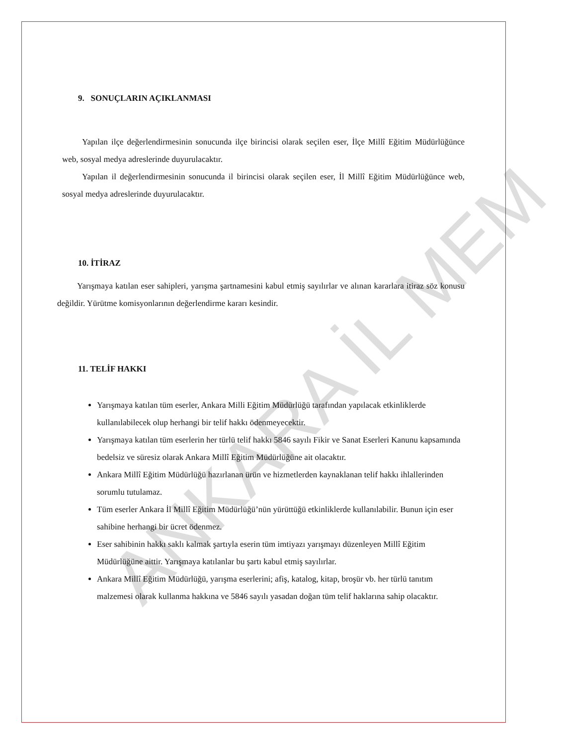9. SONUÇLARIN AÇIKLANMASI
Yapılan ilçe değerlendirmesinin sonucunda ilçe birincisi olarak seçilen eser, İlçe Millî Eğitim Müdürlüğünce web, sosyal medya adreslerinde duyurulacaktır.
Yapılan il değerlendirmesinin sonucunda il birincisi olarak seçilen eser, İl Millî Eğitim Müdürlüğünce web, sosyal medya adreslerinde duyurulacaktır.
10. İTİRAZ
Yarışmaya katılan eser sahipleri, yarışma şartnamesini kabul etmiş sayılırlar ve alınan kararlara itiraz söz konusu değildir. Yürütme komisyonlarının değerlendirme kararı kesindir.
11. TELİF HAKKI
Yarışmaya katılan tüm eserler, Ankara Milli Eğitim Müdürlüğü tarafından yapılacak etkinliklerde kullanılabilecek olup herhangi bir telif hakkı ödenmeyecektir.
Yarışmaya katılan tüm eserlerin her türlü telif hakkı 5846 sayılı Fikir ve Sanat Eserleri Kanunu kapsamında bedelsiz ve süresiz olarak Ankara Millî Eğitim Müdürlüğüne ait olacaktır.
Ankara Millî Eğitim Müdürlüğü hazırlanan ürün ve hizmetlerden kaynaklanan telif hakkı ihlallerinden sorumlu tutulamaz.
Tüm eserler Ankara İl Millî Eğitim Müdürlüğü’nün yürüttüğü etkinliklerde kullanılabilir. Bunun için eser sahibine herhangi bir ücret ödenmez.
Eser sahibinin hakkı saklı kalmak şartıyla eserin tüm imtiyazı yarışmayı düzenleyen Millî Eğitim Müdürlüğüne aittir. Yarışmaya katılanlar bu şartı kabul etmiş sayılırlar.
Ankara Millî Eğitim Müdürlüğü, yarışma eserlerini; afiş, katalog, kitap, broşür vb. her türlü tanıtım malzemesi olarak kullanma hakkına ve 5846 sayılı yasadan doğan tüm telif haklarına sahip olacaktır.
ANKARA İL MEM